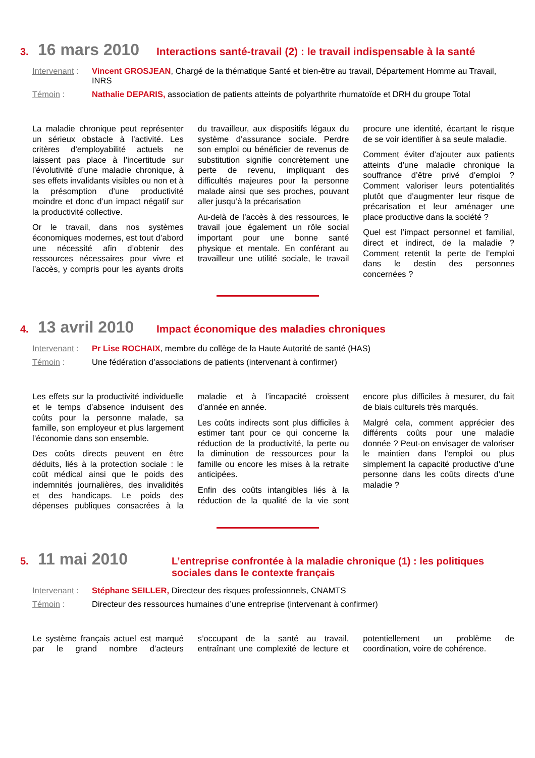3. 16 mars 2010 Interactions santé-travail (2) : le travail indispensable à la santé
Intervenant : Vincent GROSJEAN, Chargé de la thématique Santé et bien-être au travail, Département Homme au Travail, INRS
Témoin : Nathalie DEPARIS, association de patients atteints de polyarthrite rhumatoïde et DRH du groupe Total
La maladie chronique peut représenter un sérieux obstacle à l’activité. Les critères d’employabilité actuels ne laissent pas place à l’incertitude sur l’évolutivité d’une maladie chronique, à ses effets invalidants visibles ou non et à la présomption d’une productivité moindre et donc d’un impact négatif sur la productivité collective.
Or le travail, dans nos systèmes économiques modernes, est tout d’abord une nécessité afin d’obtenir des ressources nécessaires pour vivre et l’accès, y compris pour les ayants droits du travailleur, aux dispositifs légaux du système d’assurance sociale. Perdre son emploi ou bénéficier de revenus de substitution signifie concrètement une perte de revenu, impliquant des difficultés majeures pour la personne malade ainsi que ses proches, pouvant aller jusqu’à la précarisation
Au-delà de l’accès à des ressources, le travail joue également un rôle social important pour une bonne santé physique et mentale. En conférant au travailleur une utilité sociale, le travail procure une identité, écartant le risque de se voir identifier à sa seule maladie.
Comment éviter d’ajouter aux patients atteints d’une maladie chronique la souffrance d’être privé d’emploi ? Comment valoriser leurs potentialités plutôt que d’augmenter leur risque de précarisation et leur aménager une place productive dans la société ?
Quel est l’impact personnel et familial, direct et indirect, de la maladie ? Comment retentit la perte de l’emploi dans le destin des personnes concernées ?
4. 13 avril 2010 Impact économique des maladies chroniques
Intervenant : Pr Lise ROCHAIX, membre du collège de la Haute Autorité de santé (HAS)
Témoin : Une fédération d’associations de patients (intervenant à confirmer)
Les effets sur la productivité individuelle et le temps d’absence induisent des coûts pour la personne malade, sa famille, son employeur et plus largement l’économie dans son ensemble.
Des coûts directs peuvent en être déduits, liés à la protection sociale : le coût médical ainsi que le poids des indemnités journalières, des invalidités et des handicaps. Le poids des dépenses publiques consacrées à la maladie et à l’incapacité croissent d’année en année.
Les coûts indirects sont plus difficiles à estimer tant pour ce qui concerne la réduction de la productivité, la perte ou la diminution de ressources pour la famille ou encore les mises à la retraite anticipées.
Enfin des coûts intangibles liés à la réduction de la qualité de la vie sont encore plus difficiles à mesurer, du fait de biais culturels très marqués.
Malgré cela, comment apprécier des différents coûts pour une maladie donnée ? Peut-on envisager de valoriser le maintien dans l’emploi ou plus simplement la capacité productive d’une personne dans les coûts directs d’une maladie ?
5. 11 mai 2010 L’entreprise confrontée à la maladie chronique (1) : les politiques sociales dans le contexte français
Intervenant : Stéphane SEILLER, Directeur des risques professionnels, CNAMTS
Témoin : Directeur des ressources humaines d’une entreprise (intervenant à confirmer)
Le système français actuel est marqué par le grand nombre d’acteurs s’occupant de la santé au travail, entraînant une complexité de lecture et potentiellement un problème de coordination, voire de cohérence.